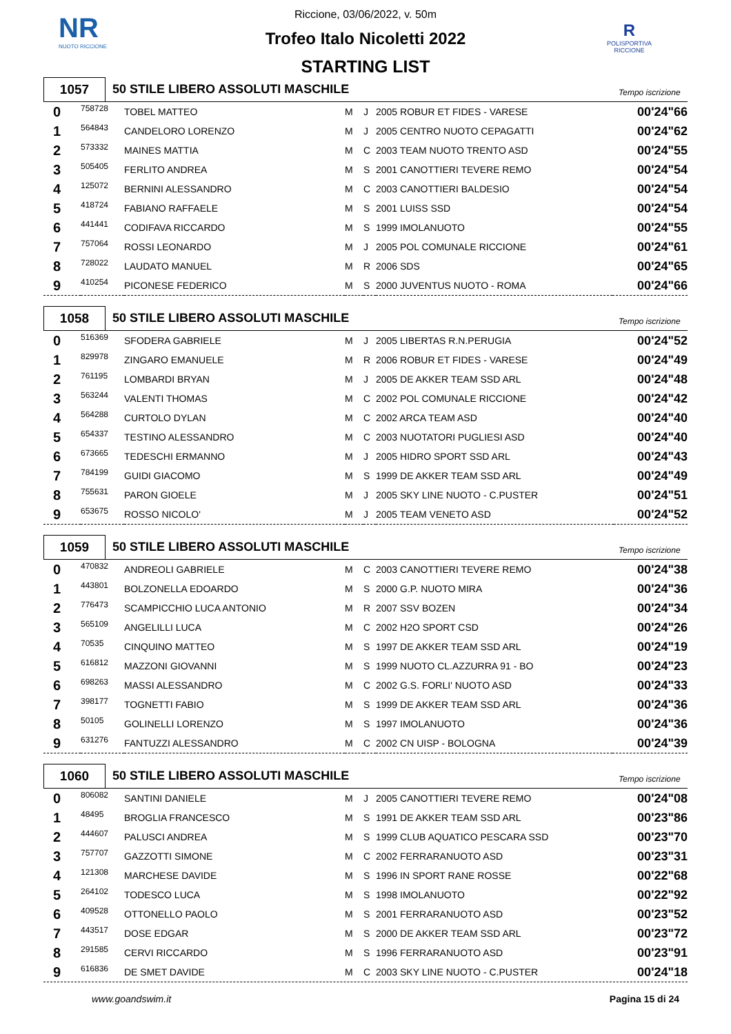NR
NUOTO RICCIONE
R
POLISPORTIVA RICCIONE
Riccione, 03/06/2022, v. 50m
Trofeo Italo Nicoletti 2022
STARTING LIST
1057
50 STILE LIBERO ASSOLUTI MASCHILE
Tempo iscrizione
| 0 | 758728 | TOBEL MATTEO | M | J | 2005 ROBUR ET FIDES - VARESE | 00'24"66 |
| 1 | 564843 | CANDELORO LORENZO | M | J | 2005 CENTRO NUOTO CEPAGATTI | 00'24"62 |
| 2 | 573332 | MAINES MATTIA | M | C | 2003 TEAM NUOTO TRENTO ASD | 00'24"55 |
| 3 | 505405 | FERLITO ANDREA | M | S | 2001 CANOTTIERI TEVERE REMO | 00'24"54 |
| 4 | 125072 | BERNINI ALESSANDRO | M | C | 2003 CANOTTIERI BALDESIO | 00'24"54 |
| 5 | 418724 | FABIANO RAFFAELE | M | S | 2001 LUISS SSD | 00'24"54 |
| 6 | 441441 | CODIFAVA RICCARDO | M | S | 1999 IMOLANUOTO | 00'24"55 |
| 7 | 757064 | ROSSI LEONARDO | M | J | 2005 POL COMUNALE RICCIONE | 00'24"61 |
| 8 | 728022 | LAUDATO MANUEL | M | R | 2006 SDS | 00'24"65 |
| 9 | 410254 | PICONESE FEDERICO | M | S | 2000 JUVENTUS NUOTO - ROMA | 00'24"66 |
1058
50 STILE LIBERO ASSOLUTI MASCHILE
Tempo iscrizione
| 0 | 516369 | SFODERA GABRIELE | M | J | 2005 LIBERTAS R.N.PERUGIA | 00'24"52 |
| 1 | 829978 | ZINGARO EMANUELE | M | R | 2006 ROBUR ET FIDES - VARESE | 00'24"49 |
| 2 | 761195 | LOMBARDI BRYAN | M | J | 2005 DE AKKER TEAM SSD ARL | 00'24"48 |
| 3 | 563244 | VALENTI THOMAS | M | C | 2002 POL COMUNALE RICCIONE | 00'24"42 |
| 4 | 564288 | CURTOLO DYLAN | M | C | 2002 ARCA TEAM ASD | 00'24"40 |
| 5 | 654337 | TESTINO ALESSANDRO | M | C | 2003 NUOTATORI PUGLIESI ASD | 00'24"40 |
| 6 | 673665 | TEDESCHI ERMANNO | M | J | 2005 HIDRO SPORT SSD ARL | 00'24"43 |
| 7 | 784199 | GUIDI GIACOMO | M | S | 1999 DE AKKER TEAM SSD ARL | 00'24"49 |
| 8 | 755631 | PARON GIOELE | M | J | 2005 SKY LINE NUOTO - C.PUSTER | 00'24"51 |
| 9 | 653675 | ROSSO NICOLO' | M | J | 2005 TEAM VENETO ASD | 00'24"52 |
1059
50 STILE LIBERO ASSOLUTI MASCHILE
Tempo iscrizione
| 0 | 470832 | ANDREOLI GABRIELE | M | C | 2003 CANOTTIERI TEVERE REMO | 00'24"38 |
| 1 | 443801 | BOLZONELLA EDOARDO | M | S | 2000 G.P. NUOTO MIRA | 00'24"36 |
| 2 | 776473 | SCAMPICCHIO LUCA ANTONIO | M | R | 2007 SSV BOZEN | 00'24"34 |
| 3 | 565109 | ANGELILLI LUCA | M | C | 2002 H2O SPORT CSD | 00'24"26 |
| 4 | 70535 | CINQUINO MATTEO | M | S | 1997 DE AKKER TEAM SSD ARL | 00'24"19 |
| 5 | 616812 | MAZZONI GIOVANNI | M | S | 1999 NUOTO CL.AZZURRA 91 - BO | 00'24"23 |
| 6 | 698263 | MASSI ALESSANDRO | M | C | 2002 G.S. FORLI' NUOTO ASD | 00'24"33 |
| 7 | 398177 | TOGNETTI FABIO | M | S | 1999 DE AKKER TEAM SSD ARL | 00'24"36 |
| 8 | 50105 | GOLINELLI LORENZO | M | S | 1997 IMOLANUOTO | 00'24"36 |
| 9 | 631276 | FANTUZZI ALESSANDRO | M | C | 2002 CN UISP - BOLOGNA | 00'24"39 |
1060
50 STILE LIBERO ASSOLUTI MASCHILE
Tempo iscrizione
| 0 | 806082 | SANTINI DANIELE | M | J | 2005 CANOTTIERI TEVERE REMO | 00'24"08 |
| 1 | 48495 | BROGLIA FRANCESCO | M | S | 1991 DE AKKER TEAM SSD ARL | 00'23"86 |
| 2 | 444607 | PALUSCI ANDREA | M | S | 1999 CLUB AQUATICO PESCARA SSD | 00'23"70 |
| 3 | 757707 | GAZZOTTI SIMONE | M | C | 2002 FERRARANUOTO ASD | 00'23"31 |
| 4 | 121308 | MARCHESE DAVIDE | M | S | 1996 IN SPORT RANE ROSSE | 00'22"68 |
| 5 | 264102 | TODESCO LUCA | M | S | 1998 IMOLANUOTO | 00'22"92 |
| 6 | 409528 | OTTONELLO PAOLO | M | S | 2001 FERRARANUOTO ASD | 00'23"52 |
| 7 | 443517 | DOSE EDGAR | M | S | 2000 DE AKKER TEAM SSD ARL | 00'23"72 |
| 8 | 291585 | CERVI RICCARDO | M | S | 1996 FERRARANUOTO ASD | 00'23"91 |
| 9 | 616836 | DE SMET DAVIDE | M | C | 2003 SKY LINE NUOTO - C.PUSTER | 00'24"18 |
www.goandswim.it Pagina 15 di 24